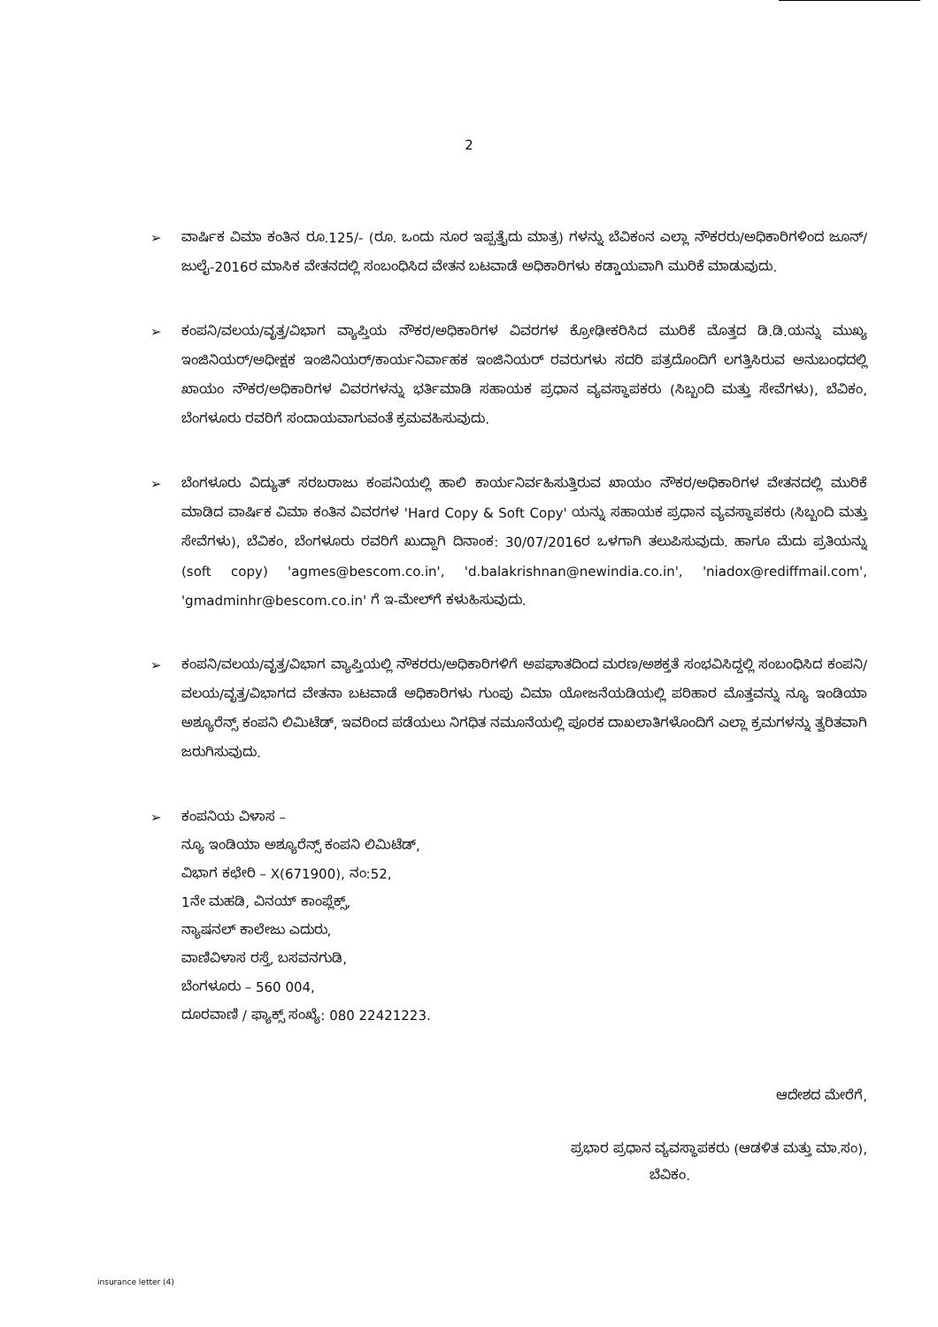2
➢ ವಾರ್ಷಿಕ ವಿಮಾ ಕಂತಿನ ರೂ.125/- (ರೂ. ಒಂದು ನೂರ ಇಪ್ಪತ್ತೈದು ಮಾತ್ರ) ಗಳನ್ನು ಬೆವಿಕಂನ ಎಲ್ಲಾ ನೌಕರರು/ಅಧಿಕಾರಿಗಳಿಂದ ಜೂನ್/ಜುಲೈ-2016ರ ಮಾಸಿಕ ವೇತನದಲ್ಲಿ ಸಂಬಂಧಿಸಿದ ವೇತನ ಬಟವಾಡೆ ಅಧಿಕಾರಿಗಳು ಕಡ್ಡಾಯವಾಗಿ ಮುರಿಕೆ ಮಾಡುವುದು.
➢ ಕಂಪನಿ/ವಲಯ/ವೃತ್ತ/ವಿಭಾಗ ವ್ಯಾಪ್ತಿಯ ನೌಕರ/ಅಧಿಕಾರಿಗಳ ವಿವರಗಳ ಕ್ರೋಢೀಕರಿಸಿದ ಮುರಿಕೆ ಮೊತ್ತದ ಡಿ.ಡಿ.ಯನ್ನು ಮುಖ್ಯ ಇಂಜಿನಿಯರ್/ಅಧೀಕ್ಷಕ ಇಂಜಿನಿಯರ್/ಕಾರ್ಯನಿರ್ವಾಹಕ ಇಂಜಿನಿಯರ್ ರವರುಗಳು ಸದರಿ ಪತ್ರದೊಂದಿಗೆ ಲಗತ್ತಿಸಿರುವ ಅನುಬಂಧದಲ್ಲಿ ಖಾಯಂ ನೌಕರ/ಅಧಿಕಾರಿಗಳ ವಿವರಗಳನ್ನು ಭರ್ತಿಮಾಡಿ ಸಹಾಯಕ ಪ್ರಧಾನ ವ್ಯವಸ್ಥಾಪಕರು (ಸಿಬ್ಬಂದಿ ಮತ್ತು ಸೇವೆಗಳು), ಬೆವಿಕಂ, ಬೆಂಗಳೂರು ರವರಿಗೆ ಸಂದಾಯವಾಗುವಂತೆ ಕ್ರಮವಹಿಸುವುದು.
➢ ಬೆಂಗಳೂರು ವಿದ್ಯುತ್ ಸರಬರಾಜು ಕಂಪನಿಯಲ್ಲಿ ಹಾಲಿ ಕಾರ್ಯನಿರ್ವಹಿಸುತ್ತಿರುವ ಖಾಯಂ ನೌಕರ/ಅಧಿಕಾರಿಗಳ ವೇತನದಲ್ಲಿ ಮುರಿಕೆ ಮಾಡಿದ ವಾರ್ಷಿಕ ವಿಮಾ ಕಂತಿನ ವಿವರಗಳ 'Hard Copy & Soft Copy' ಯನ್ನು ಸಹಾಯಕ ಪ್ರಧಾನ ವ್ಯವಸ್ಥಾಪಕರು (ಸಿಬ್ಬಂದಿ ಮತ್ತು ಸೇವೆಗಳು), ಬೆವಿಕಂ, ಬೆಂಗಳೂರು ರವರಿಗೆ ಖುದ್ದಾಗಿ ದಿನಾಂಕ: 30/07/2016ರ ಒಳಗಾಗಿ ತಲುಪಿಸುವುದು. ಹಾಗೂ ಮೆದು ಪ್ರತಿಯನ್ನು (soft copy) 'agmes@bescom.co.in', 'd.balakrishnan@newindia.co.in', 'niadox@rediffmail.com', 'gmadminhr@bescom.co.in' ಗೆ ಇ-ಮೇಲ್‌ಗೆ ಕಳುಹಿಸುವುದು.
➢ ಕಂಪನಿ/ವಲಯ/ವೃತ್ತ/ವಿಭಾಗ ವ್ಯಾಪ್ತಿಯಲ್ಲಿ ನೌಕರರು/ಅಧಿಕಾರಿಗಳಿಗೆ ಅಪಘಾತದಿಂದ ಮರಣ/ಅಶಕ್ತತೆ ಸಂಭವಿಸಿದ್ದಲ್ಲಿ ಸಂಬಂಧಿಸಿದ ಕಂಪನಿ/ವಲಯ/ವೃತ್ತ/ವಿಭಾಗದ ವೇತನಾ ಬಟವಾಡೆ ಅಧಿಕಾರಿಗಳು ಗುಂಪು ವಿಮಾ ಯೋಜನೆಯಡಿಯಲ್ಲಿ ಪರಿಹಾರ ಮೊತ್ತವನ್ನು ನ್ಯೂ ಇಂಡಿಯಾ ಅಶ್ಯೂರೆನ್ಸ್ ಕಂಪನಿ ಲಿಮಿಟೆಡ್, ಇವರಿಂದ ಪಡೆಯಲು ನಿಗಧಿತ ನಮೂನೆಯಲ್ಲಿ ಪೂರಕ ದಾಖಲಾತಿಗಳೊಂದಿಗೆ ಎಲ್ಲಾ ಕ್ರಮಗಳನ್ನು ತ್ವರಿತವಾಗಿ ಜರುಗಿಸುವುದು.
➢ ಕಂಪನಿಯ ವಿಳಾಸ –
ನ್ಯೂ ಇಂಡಿಯಾ ಅಶ್ಯೂರೆನ್ಸ್ ಕಂಪನಿ ಲಿಮಿಟೆಡ್,
ವಿಭಾಗ ಕಛೇರಿ – X(671900), ನಂ:52,
1ನೇ ಮಹಡಿ, ವಿನಯ್ ಕಾಂಪ್ಲೆಕ್ಸ್,
ನ್ಯಾಷನಲ್ ಕಾಲೇಜು ಎದುರು,
ವಾಣಿವಿಳಾಸ ರಸ್ತೆ, ಬಸವನಗುಡಿ,
ಬೆಂಗಳೂರು – 560 004,
ದೂರವಾಣಿ / ಫ್ಯಾಕ್ಸ್ ಸಂಖ್ಯೆ: 080 22421223.
ಆದೇಶದ ಮೇರೆಗೆ,
ಪ್ರಭಾರ ಪ್ರಧಾನ ವ್ಯವಸ್ಥಾಪಕರು (ಆಡಳಿತ ಮತ್ತು ಮಾ.ಸಂ),
ಬೆವಿಕಂ.
insurance letter (4)